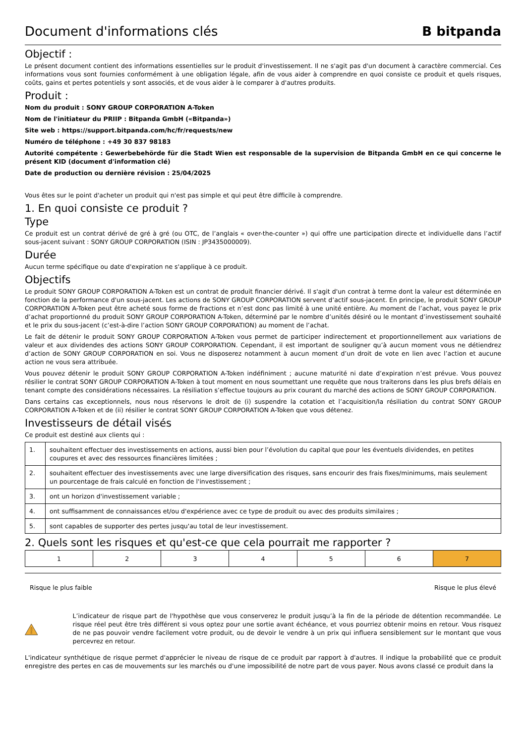Document d'informations clés B bitpanda
Objectif :
Le présent document contient des informations essentielles sur le produit d'investissement. Il ne s'agit pas d'un document à caractère commercial. Ces informations vous sont fournies conformément à une obligation légale, afin de vous aider à comprendre en quoi consiste ce produit et quels risques, coûts, gains et pertes potentiels y sont associés, et de vous aider à le comparer à d'autres produits.
Produit :
Nom du produit : SONY GROUP CORPORATION A-Token
Nom de l'initiateur du PRIIP : Bitpanda GmbH («Bitpanda»)
Site web : https://support.bitpanda.com/hc/fr/requests/new
Numéro de téléphone : +49 30 837 98183
Autorité compétente : Gewerbebehörde für die Stadt Wien est responsable de la supervision de Bitpanda GmbH en ce qui concerne le présent KID (document d'information clé)
Date de production ou dernière révision : 25/04/2025
Vous êtes sur le point d'acheter un produit qui n'est pas simple et qui peut être difficile à comprendre.
1. En quoi consiste ce produit ?
Type
Ce produit est un contrat dérivé de gré à gré (ou OTC, de l’anglais « over-the-counter ») qui offre une participation directe et individuelle dans l’actif sous-jacent suivant : SONY GROUP CORPORATION (ISIN : JP3435000009).
Durée
Aucun terme spécifique ou date d'expiration ne s'applique à ce produit.
Objectifs
Le produit SONY GROUP CORPORATION A-Token est un contrat de produit financier dérivé. Il s'agit d'un contrat à terme dont la valeur est déterminée en fonction de la performance d'un sous-jacent. Les actions de SONY GROUP CORPORATION servent d’actif sous-jacent. En principe, le produit SONY GROUP CORPORATION A-Token peut être acheté sous forme de fractions et n’est donc pas limité à une unité entière. Au moment de l’achat, vous payez le prix d’achat proportionné du produit SONY GROUP CORPORATION A-Token, déterminé par le nombre d’unités désiré ou le montant d’investissement souhaité et le prix du sous-jacent (c’est-à-dire l’action SONY GROUP CORPORATION) au moment de l’achat.
Le fait de détenir le produit SONY GROUP CORPORATION A-Token vous permet de participer indirectement et proportionnellement aux variations de valeur et aux dividendes des actions SONY GROUP CORPORATION. Cependant, il est important de souligner qu’à aucun moment vous ne détiendrez d’action de SONY GROUP CORPORATION en soi. Vous ne disposerez notamment à aucun moment d’un droit de vote en lien avec l’action et aucune action ne vous sera attribuée.
Vous pouvez détenir le produit SONY GROUP CORPORATION A-Token indéfiniment ; aucune maturité ni date d’expiration n’est prévue. Vous pouvez résilier le contrat SONY GROUP CORPORATION A-Token à tout moment en nous soumettant une requête que nous traiterons dans les plus brefs délais en tenant compte des considérations nécessaires. La résiliation s’effectue toujours au prix courant du marché des actions de SONY GROUP CORPORATION.
Dans certains cas exceptionnels, nous nous réservons le droit de (i) suspendre la cotation et l’acquisition/la résiliation du contrat SONY GROUP CORPORATION A-Token et de (ii) résilier le contrat SONY GROUP CORPORATION A-Token que vous détenez.
Investisseurs de détail visés
Ce produit est destiné aux clients qui :
| 1. | souhaitent effectuer des investissements en actions, aussi bien pour l’évolution du capital que pour les éventuels dividendes, en petites coupures et avec des ressources financières limitées ; |
| 2. | souhaitent effectuer des investissements avec une large diversification des risques, sans encourir des frais fixes/minimums, mais seulement un pourcentage de frais calculé en fonction de l'investissement ; |
| 3. | ont un horizon d'investissement variable ; |
| 4. | ont suffisamment de connaissances et/ou d'expérience avec ce type de produit ou avec des produits similaires ; |
| 5. | sont capables de supporter des pertes jusqu'au total de leur investissement. |
2. Quels sont les risques et qu'est-ce que cela pourrait me rapporter ?
| 1 | 2 | 3 | 4 | 5 | 6 | 7 |
Risque le plus faible Risque le plus élevé
L’indicateur de risque part de l'hypothèse que vous conserverez le produit jusqu’à la fin de la période de détention recommandée. Le risque réel peut être très différent si vous optez pour une sortie avant échéance, et vous pourriez obtenir moins en retour. Vous risquez de ne pas pouvoir vendre facilement votre produit, ou de devoir le vendre à un prix qui influera sensiblement sur le montant que vous percevrez en retour.
L'indicateur synthétique de risque permet d'apprécier le niveau de risque de ce produit par rapport à d'autres. Il indique la probabilité que ce produit enregistre des pertes en cas de mouvements sur les marchés ou d'une impossibilité de notre part de vous payer. Nous avons classé ce produit dans la